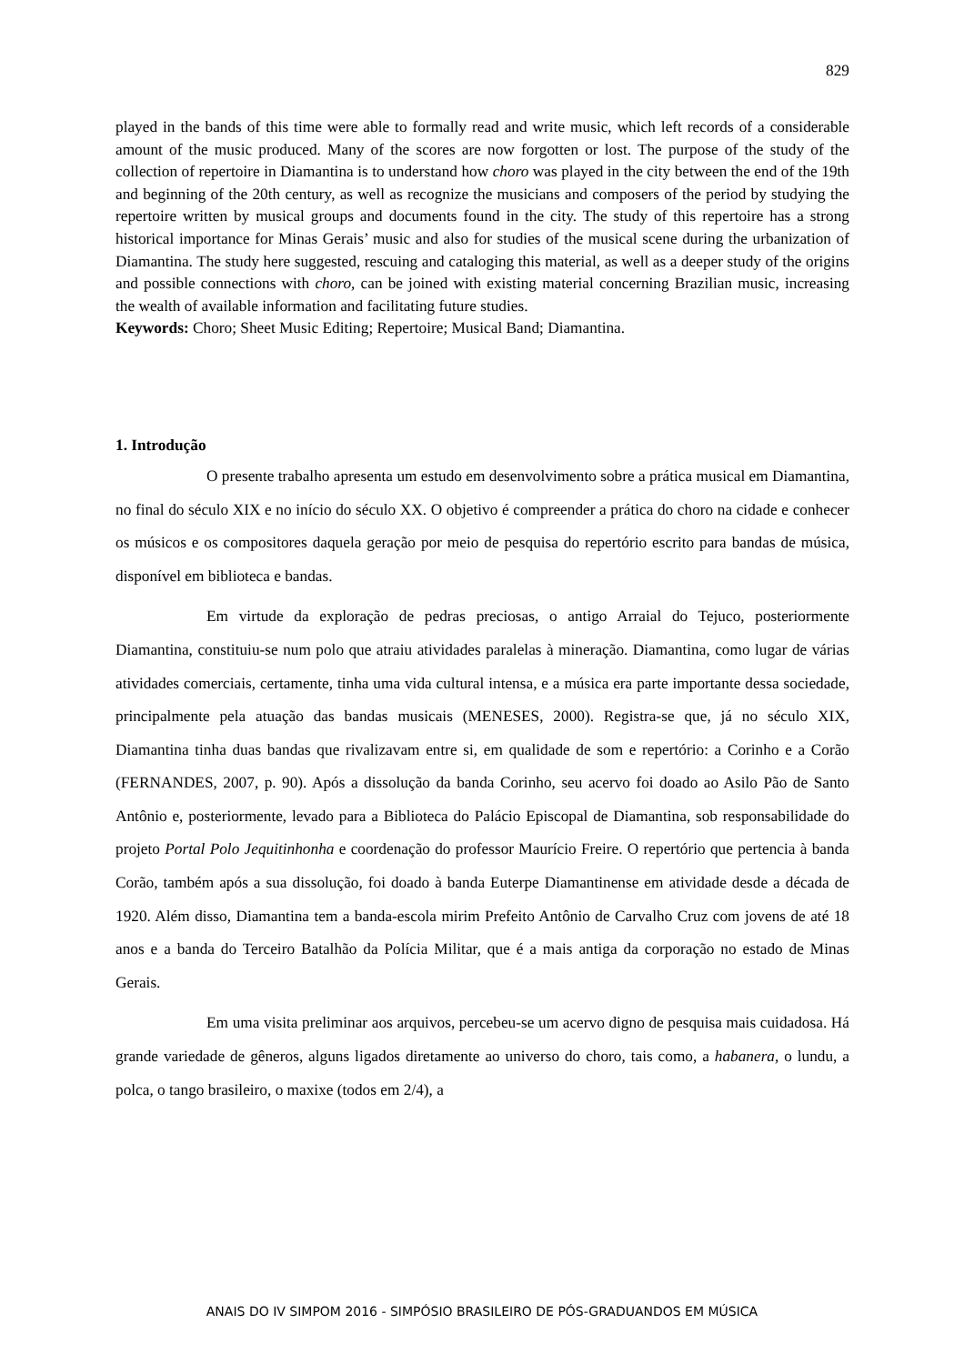829
played in the bands of this time were able to formally read and write music, which left records of a considerable amount of the music produced. Many of the scores are now forgotten or lost. The purpose of the study of the collection of repertoire in Diamantina is to understand how choro was played in the city between the end of the 19th and beginning of the 20th century, as well as recognize the musicians and composers of the period by studying the repertoire written by musical groups and documents found in the city. The study of this repertoire has a strong historical importance for Minas Gerais’ music and also for studies of the musical scene during the urbanization of Diamantina. The study here suggested, rescuing and cataloging this material, as well as a deeper study of the origins and possible connections with choro, can be joined with existing material concerning Brazilian music, increasing the wealth of available information and facilitating future studies.
Keywords: Choro; Sheet Music Editing; Repertoire; Musical Band; Diamantina.
1. Introdução
O presente trabalho apresenta um estudo em desenvolvimento sobre a prática musical em Diamantina, no final do século XIX e no início do século XX. O objetivo é compreender a prática do choro na cidade e conhecer os músicos e os compositores daquela geração por meio de pesquisa do repertório escrito para bandas de música, disponível em biblioteca e bandas.
Em virtude da exploração de pedras preciosas, o antigo Arraial do Tejuco, posteriormente Diamantina, constituiu-se num polo que atraiu atividades paralelas à mineração. Diamantina, como lugar de várias atividades comerciais, certamente, tinha uma vida cultural intensa, e a música era parte importante dessa sociedade, principalmente pela atuação das bandas musicais (MENESES, 2000). Registra-se que, já no século XIX, Diamantina tinha duas bandas que rivalizavam entre si, em qualidade de som e repertório: a Corinho e a Corão (FERNANDES, 2007, p. 90). Após a dissolução da banda Corinho, seu acervo foi doado ao Asilo Pão de Santo Antônio e, posteriormente, levado para a Biblioteca do Palácio Episcopal de Diamantina, sob responsabilidade do projeto Portal Polo Jequitinhonha e coordenação do professor Maurício Freire. O repertório que pertencia à banda Corão, também após a sua dissolução, foi doado à banda Euterpe Diamantinense em atividade desde a década de 1920. Além disso, Diamantina tem a banda-escola mirim Prefeito Antônio de Carvalho Cruz com jovens de até 18 anos e a banda do Terceiro Batalhão da Polícia Militar, que é a mais antiga da corporação no estado de Minas Gerais.
Em uma visita preliminar aos arquivos, percebeu-se um acervo digno de pesquisa mais cuidadosa. Há grande variedade de gêneros, alguns ligados diretamente ao universo do choro, tais como, a habanera, o lundu, a polca, o tango brasileiro, o maxixe (todos em 2/4), a
ANAIS DO IV SIMPOM 2016 - SIMPÓSIO BRASILEIRO DE PÓS-GRADUANDOS EM MÚSICA